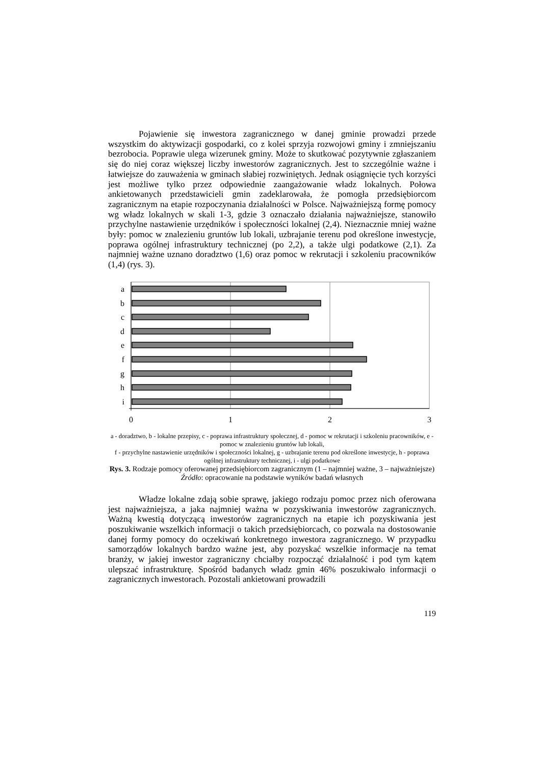Pojawienie się inwestora zagranicznego w danej gminie prowadzi przede wszystkim do aktywizacji gospodarki, co z kolei sprzyja rozwojowi gminy i zmniejszaniu bezrobocia. Poprawie ulega wizerunek gminy. Może to skutkować pozytywnie zgłaszaniem się do niej coraz większej liczby inwestorów zagranicznych. Jest to szczególnie ważne i łatwiejsze do zauważenia w gminach słabiej rozwiniętych. Jednak osiągnięcie tych korzyści jest możliwe tylko przez odpowiednie zaangażowanie władz lokalnych. Połowa ankietowanych przedstawicieli gmin zadeklarowała, że pomogła przedsiębiorcom zagranicznym na etapie rozpoczynania działalności w Polsce. Najważniejszą formę pomocy wg władz lokalnych w skali 1-3, gdzie 3 oznaczało działania najważniejsze, stanowiło przychylne nastawienie urzędników i społeczności lokalnej (2,4). Nieznacznie mniej ważne były: pomoc w znalezieniu gruntów lub lokali, uzbrajanie terenu pod określone inwestycje, poprawa ogólnej infrastruktury technicznej (po 2,2), a także ulgi podatkowe (2,1). Za najmniej ważne uznano doradztwo (1,6) oraz pomoc w rekrutacji i szkoleniu pracowników (1,4) (rys. 3).
a
b
c
d
e
f
g
h
i
0
1
2
3
a - doradztwo, b - lokalne przepisy, c - poprawa infrastruktury społecznej, d - pomoc w rekrutacji i szkoleniu pracowników, e - pomoc w znalezieniu gruntów lub lokali,
f - przychylne nastawienie urzędników i społeczności lokalnej, g - uzbrajanie terenu pod określone inwestycje, h - poprawa ogólnej infrastruktury technicznej, i - ulgi podatkowe
Rys. 3. Rodzaje pomocy oferowanej przedsiębiorcom zagranicznym (1 – najmniej ważne, 3 – najważniejsze)
Źródło: opracowanie na podstawie wyników badań własnych
Władze lokalne zdają sobie sprawę, jakiego rodzaju pomoc przez nich oferowana jest najważniejsza, a jaka najmniej ważna w pozyskiwania inwestorów zagranicznych. Ważną kwestią dotyczącą inwestorów zagranicznych na etapie ich pozyskiwania jest poszukiwanie wszelkich informacji o takich przedsiębiorcach, co pozwala na dostosowanie danej formy pomocy do oczekiwań konkretnego inwestora zagranicznego. W przypadku samorządów lokalnych bardzo ważne jest, aby pozyskać wszelkie informacje na temat branży, w jakiej inwestor zagraniczny chciałby rozpocząć działalność i pod tym kątem ulepszać infrastrukturę. Spośród badanych władz gmin 46% poszukiwało informacji o zagranicznych inwestorach. Pozostali ankietowani prowadzili
119